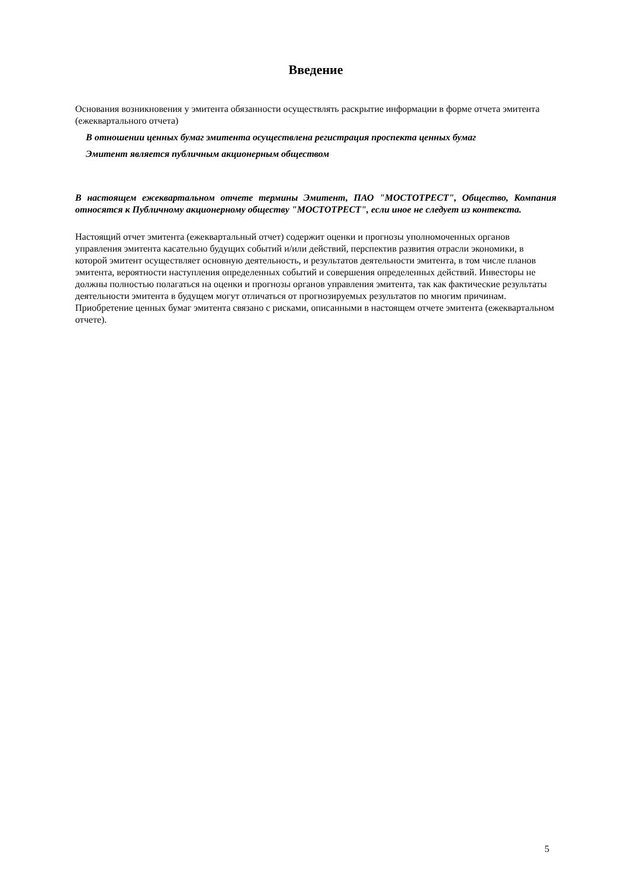Введение
Основания возникновения у эмитента обязанности осуществлять раскрытие информации в форме отчета эмитента (ежеквартального отчета)
В отношении ценных бумаг эмитента осуществлена регистрация проспекта ценных бумаг
Эмитент является публичным акционерным обществом
В настоящем ежеквартальном отчете термины Эмитент, ПАО "МОСТОТРЕСТ", Общество, Компания относятся к Публичному акционерному обществу "МОСТОТРЕСТ", если иное не следует из контекста.
Настоящий отчет эмитента (ежеквартальный отчет) содержит оценки и прогнозы уполномоченных органов управления эмитента касательно будущих событий и/или действий, перспектив развития отрасли экономики, в которой эмитент осуществляет основную деятельность, и результатов деятельности эмитента, в том числе планов эмитента, вероятности наступления определенных событий и совершения определенных действий. Инвесторы не должны полностью полагаться на оценки и прогнозы органов управления эмитента, так как фактические результаты деятельности эмитента в будущем могут отличаться от прогнозируемых результатов по многим причинам. Приобретение ценных бумаг эмитента связано с рисками, описанными в настоящем отчете эмитента (ежеквартальном отчете).
5